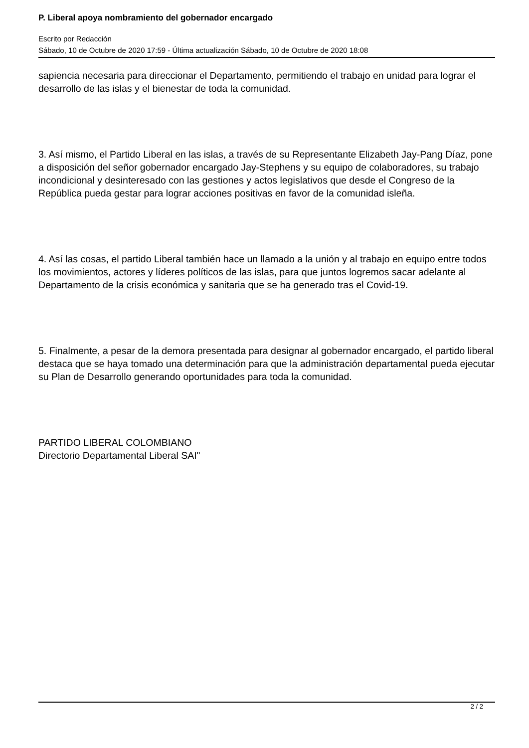P. Liberal apoya nombramiento del gobernador encargado
Escrito por Redacción
Sábado, 10 de Octubre de 2020 17:59 - Última actualización Sábado, 10 de Octubre de 2020 18:08
sapiencia necesaria para direccionar el Departamento, permitiendo el trabajo en unidad para lograr el desarrollo de las islas y el bienestar de toda la comunidad.
3. Así mismo, el Partido Liberal en las islas, a través de su Representante Elizabeth Jay-Pang Díaz, pone a disposición del señor gobernador encargado Jay-Stephens y su equipo de colaboradores, su trabajo incondicional y desinteresado con las gestiones y actos legislativos que desde el Congreso de la República pueda gestar para lograr acciones positivas en favor de la comunidad isleña.
4. Así las cosas, el partido Liberal también hace un llamado a la unión y al trabajo en equipo entre todos los movimientos, actores y líderes políticos de las islas, para que juntos logremos sacar adelante al Departamento de la crisis económica y sanitaria que se ha generado tras el Covid-19.
5. Finalmente, a pesar de la demora presentada para designar al gobernador encargado, el partido liberal destaca que se haya tomado una determinación para que la administración departamental pueda ejecutar su Plan de Desarrollo generando oportunidades para toda la comunidad.
PARTIDO LIBERAL COLOMBIANO
Directorio Departamental Liberal SAI"
2 / 2